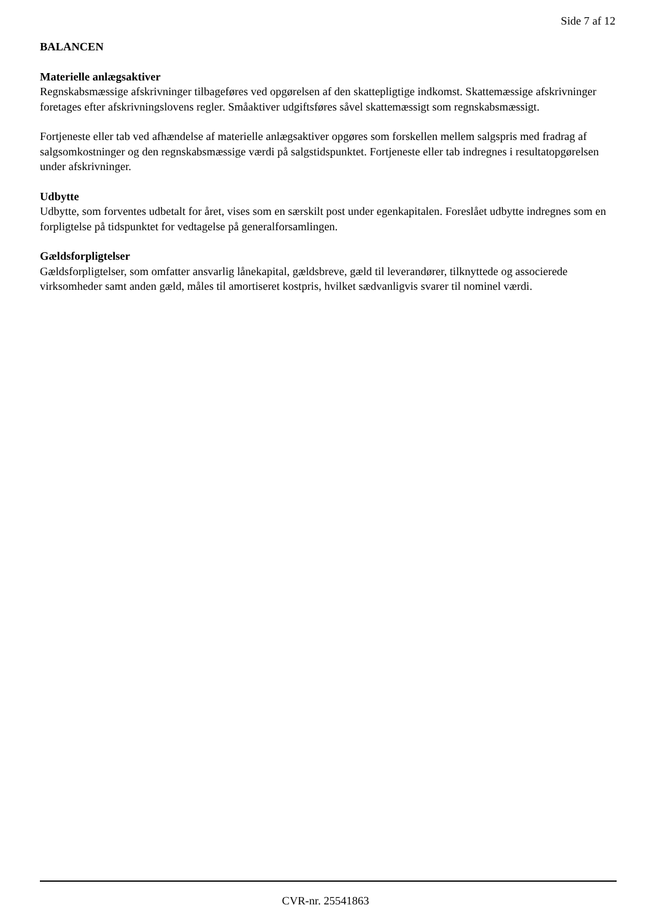Side 7 af 12
BALANCEN
Materielle anlægsaktiver
Regnskabsmæssige afskrivninger tilbageføres ved opgørelsen af den skattepligtige indkomst. Skattemæssige afskrivninger foretages efter afskrivningslovens regler. Småaktiver udgiftsføres såvel skattemæssigt som regnskabsmæssigt.
Fortjeneste eller tab ved afhændelse af materielle anlægsaktiver opgøres som forskellen mellem salgspris med fradrag af salgsomkostninger og den regnskabsmæssige værdi på salgstidspunktet. Fortjeneste eller tab indregnes i resultatopgørelsen under afskrivninger.
Udbytte
Udbytte, som forventes udbetalt for året, vises som en særskilt post under egenkapitalen. Foreslået udbytte indregnes som en forpligtelse på tidspunktet for vedtagelse på generalforsamlingen.
Gældsforpligtelser
Gældsforpligtelser, som omfatter ansvarlig lånekapital, gældsbreve, gæld til leverandører, tilknyttede og associerede virksomheder samt anden gæld, måles til amortiseret kostpris, hvilket sædvanligvis svarer til nominel værdi.
CVR-nr. 25541863